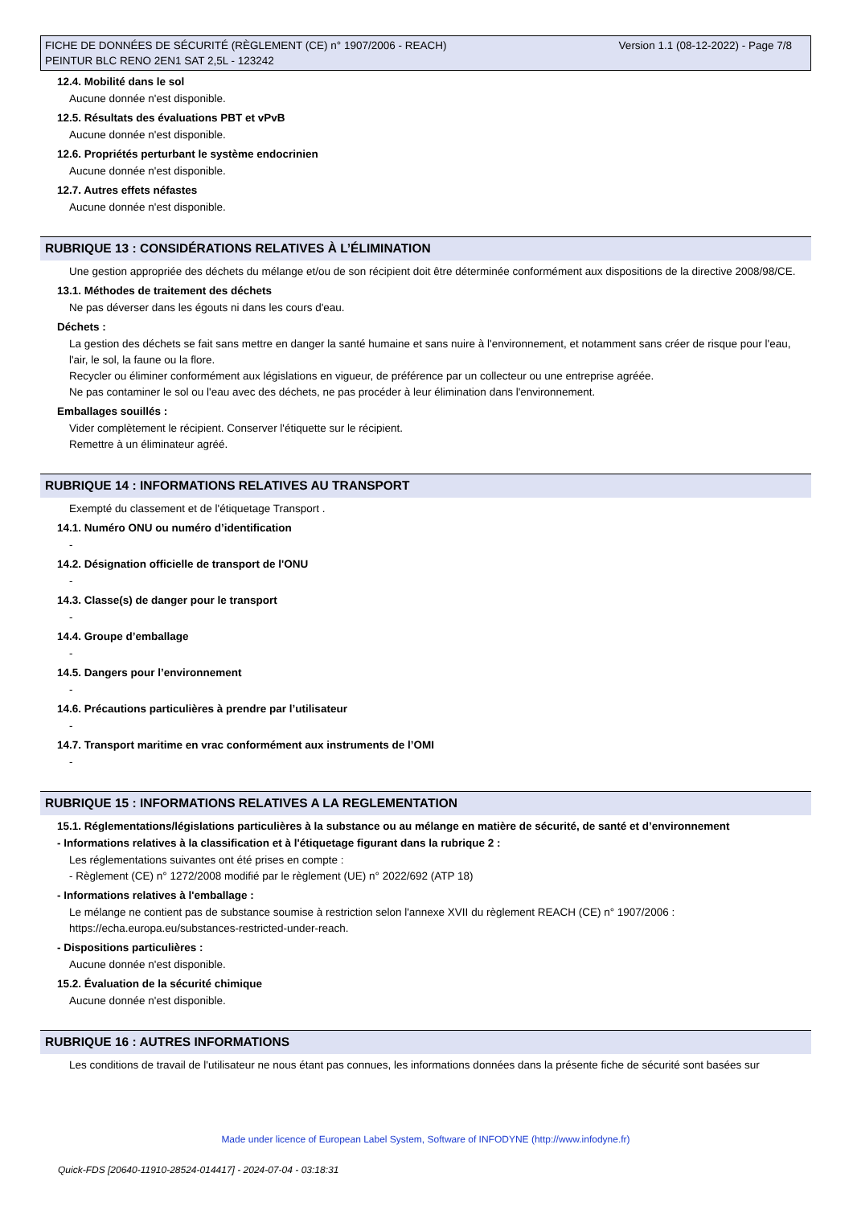Version 1.1 (08-12-2022) - Page 7/8 FICHE DE DONNÉES DE SÉCURITÉ (RÈGLEMENT (CE) n° 1907/2006 - REACH)
PEINTUR BLC RENO 2EN1 SAT 2,5L - 123242
12.4. Mobilité dans le sol
Aucune donnée n'est disponible.
12.5. Résultats des évaluations PBT et vPvB
Aucune donnée n'est disponible.
12.6. Propriétés perturbant le système endocrinien
Aucune donnée n'est disponible.
12.7. Autres effets néfastes
Aucune donnée n'est disponible.
RUBRIQUE 13 : CONSIDÉRATIONS RELATIVES À L’ÉLIMINATION
Une gestion appropriée des déchets du mélange et/ou de son récipient doit être déterminée conformément aux dispositions de la directive 2008/98/CE.
13.1. Méthodes de traitement des déchets
Ne pas déverser dans les égouts ni dans les cours d'eau.
Déchets :
La gestion des déchets se fait sans mettre en danger la santé humaine et sans nuire à l'environnement, et notamment sans créer de risque pour l'eau, l'air, le sol, la faune ou la flore.
Recycler ou éliminer conformément aux législations en vigueur, de préférence par un collecteur ou une entreprise agréée.
Ne pas contaminer le sol ou l'eau avec des déchets, ne pas procéder à leur élimination dans l'environnement.
Emballages souillés :
Vider complètement le récipient. Conserver l'étiquette sur le récipient.
Remettre à un éliminateur agréé.
RUBRIQUE 14 : INFORMATIONS RELATIVES AU TRANSPORT
Exempté du classement et de l'étiquetage Transport .
14.1. Numéro ONU ou numéro d’identification
-
14.2. Désignation officielle de transport de l'ONU
-
14.3. Classe(s) de danger pour le transport
-
14.4. Groupe d’emballage
-
14.5. Dangers pour l’environnement
-
14.6. Précautions particulières à prendre par l’utilisateur
-
14.7. Transport maritime en vrac conformément aux instruments de l’OMI
-
RUBRIQUE 15 : INFORMATIONS RELATIVES A LA REGLEMENTATION
15.1. Réglementations/législations particulières à la substance ou au mélange en matière de sécurité, de santé et d’environnement
- Informations relatives à la classification et à l'étiquetage figurant dans la rubrique 2 :
Les réglementations suivantes ont été prises en compte :
- Règlement (CE) n° 1272/2008 modifié par le règlement (UE) n° 2022/692 (ATP 18)
- Informations relatives à l'emballage :
Le mélange ne contient pas de substance soumise à restriction selon l'annexe XVII du règlement REACH (CE) n° 1907/2006 :
https://echa.europa.eu/substances-restricted-under-reach.
- Dispositions particulières :
Aucune donnée n'est disponible.
15.2. Évaluation de la sécurité chimique
Aucune donnée n'est disponible.
RUBRIQUE 16 : AUTRES INFORMATIONS
Les conditions de travail de l'utilisateur ne nous étant pas connues, les informations données dans la présente fiche de sécurité sont basées sur
Made under licence of European Label System, Software of INFODYNE (http://www.infodyne.fr)
Quick-FDS [20640-11910-28524-014417] - 2024-07-04 - 03:18:31